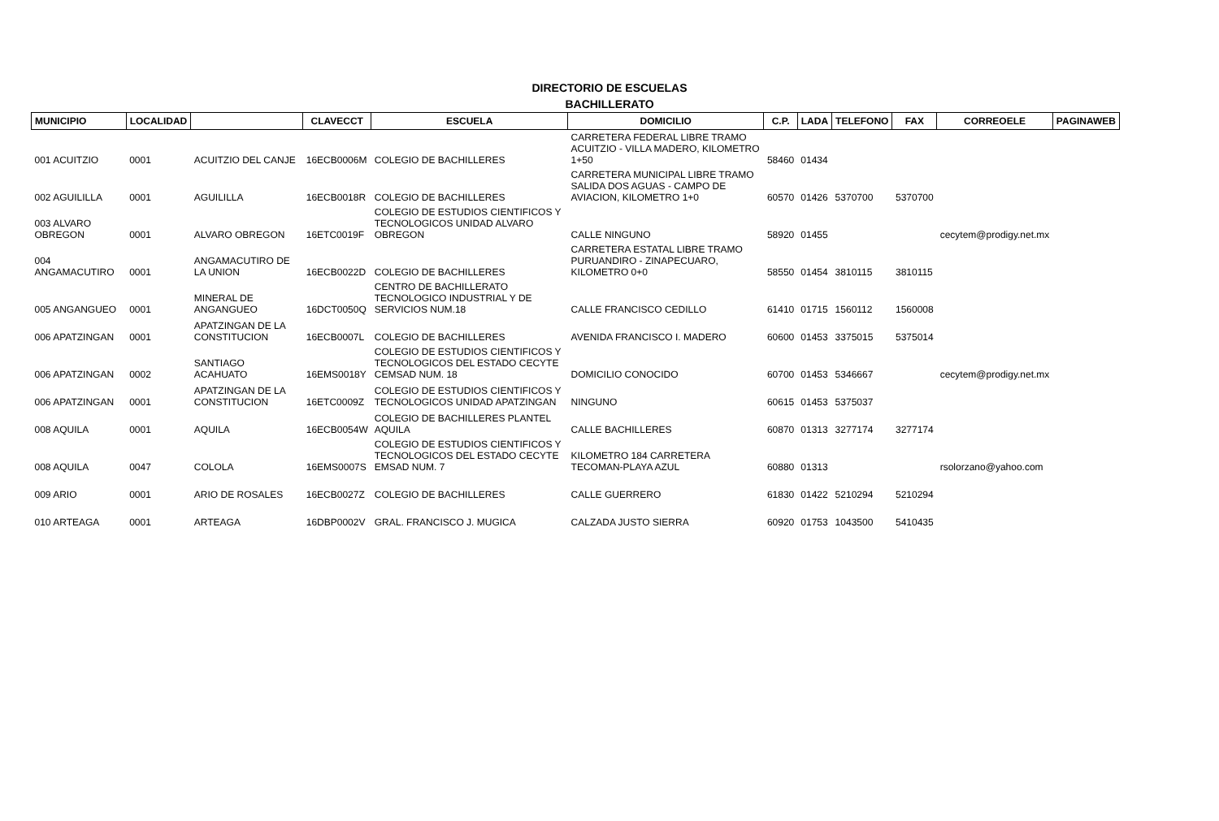DIRECTORIO DE ESCUELAS
BACHILLERATO
| MUNICIPIO | LOCALIDAD | | CLAVECCT | ESCUELA | DOMICILIO | C.P. | LADA | TELEFONO | FAX | CORREOELE | PAGINAWEB |
| --- | --- | --- | --- | --- | --- | --- | --- | --- | --- | --- | --- |
| 001 ACUITZIO | 0001 | ACUITZIO DEL CANJE | 16ECB0006M | COLEGIO DE BACHILLERES | CARRETERA FEDERAL LIBRE TRAMO ACUITZIO - VILLA MADERO, KILOMETRO 1+50 | 58460 | 01434 | | | | |
| 002 AGUILILLA | 0001 | AGUILILLA | 16ECB0018R | COLEGIO DE BACHILLERES | CARRETERA MUNICIPAL LIBRE TRAMO SALIDA DOS AGUAS - CAMPO DE AVIACION, KILOMETRO 1+0 | 60570 | 01426 | 5370700 | 5370700 | | |
| 003 ALVARO OBREGON | 0001 | ALVARO OBREGON | 16ETC0019F | COLEGIO DE ESTUDIOS CIENTIFICOS Y TECNOLOGICOS UNIDAD ALVARO OBREGON | CALLE NINGUNO | 58920 | 01455 | | | cecytem@prodigy.net.mx | |
| 004 ANGAMACUTIRO | 0001 | ANGAMACUTIRO DE LA UNION | 16ECB0022D | COLEGIO DE BACHILLERES | CARRETERA ESTATAL LIBRE TRAMO PURUANDIRO - ZINAPECUARO, KILOMETRO 0+0 | 58550 | 01454 | 3810115 | 3810115 | | |
| 005 ANGANGUEO | 0001 | MINERAL DE ANGANGUEO | 16DCT0050Q | CENTRO DE BACHILLERATO TECNOLOGICO INDUSTRIAL Y DE SERVICIOS NUM.18 | CALLE FRANCISCO CEDILLO | 61410 | 01715 | 1560112 | 1560008 | | |
| 006 APATZINGAN | 0001 | APATZINGAN DE LA CONSTITUCION | 16ECB0007L | COLEGIO DE BACHILLERES | AVENIDA FRANCISCO I. MADERO | 60600 | 01453 | 3375015 | 5375014 | | |
| 006 APATZINGAN | 0002 | SANTIAGO ACAHUATO | 16EMS0018Y | COLEGIO DE ESTUDIOS CIENTIFICOS Y TECNOLOGICOS DEL ESTADO CECYTE CEMSAD NUM. 18 | DOMICILIO CONOCIDO | 60700 | 01453 | 5346667 | | cecytem@prodigy.net.mx | |
| 006 APATZINGAN | 0001 | APATZINGAN DE LA CONSTITUCION | 16ETC0009Z | COLEGIO DE ESTUDIOS CIENTIFICOS Y TECNOLOGICOS UNIDAD APATZINGAN | NINGUNO | 60615 | 01453 | 5375037 | | | |
| 008 AQUILA | 0001 | AQUILA | 16ECB0054W | COLEGIO DE BACHILLERES PLANTEL AQUILA | CALLE BACHILLERES | 60870 | 01313 | 3277174 | 3277174 | | |
| 008 AQUILA | 0047 | COLOLA | 16EMS0007S | COLEGIO DE ESTUDIOS CIENTIFICOS Y TECNOLOGICOS DEL ESTADO CECYTE EMSAD NUM. 7 | KILOMETRO 184 CARRETERA TECOMAN-PLAYA AZUL | 60880 | 01313 | | | rsolorzano@yahoo.com | |
| 009 ARIO | 0001 | ARIO DE ROSALES | 16ECB0027Z | COLEGIO DE BACHILLERES | CALLE GUERRERO | 61830 | 01422 | 5210294 | 5210294 | | |
| 010 ARTEAGA | 0001 | ARTEAGA | 16DBP0002V | GRAL. FRANCISCO J. MUGICA | CALZADA JUSTO SIERRA | 60920 | 01753 | 1043500 | 5410435 | | |